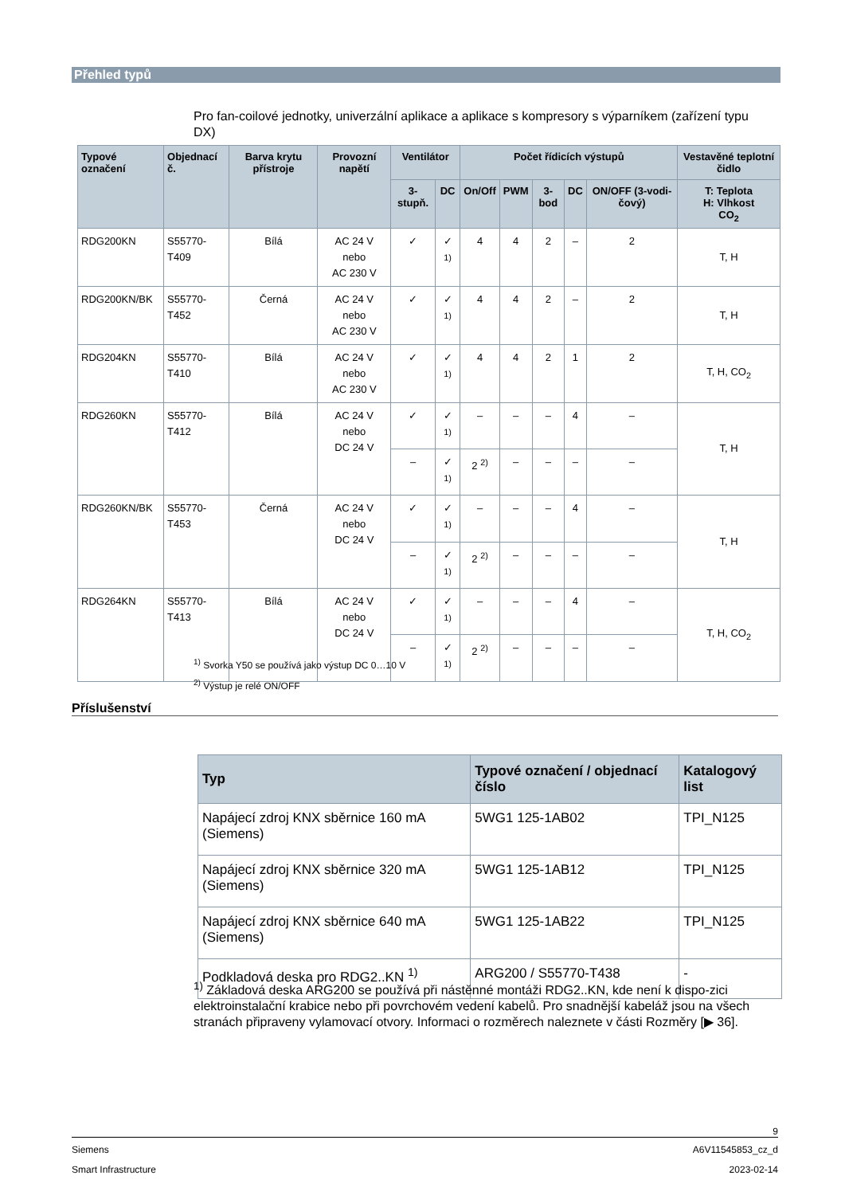Přehled typů
Pro fan-coilové jednotky, univerzální aplikace a aplikace s kompresory s výparníkem (zařízení typu DX)
| Typové označení | Objednací č. | Barva krytu přístroje | Provozní napětí | Ventilátor | | Počet řídicích výstupů | | | | | Vestavěné teplotní čidlo |
| --- | --- | --- | --- | --- | --- | --- | --- | --- | --- | --- | --- |
| | | | | 3-stupň. | DC | On/Off | PWM | 3-bod | DC | ON/OFF (3-vodi-čový) | T: Teplota H: Vlhkost CO<sub>2</sub> |
| RDG200KN | S55770-T409 | Bílá | AC 24 V nebo AC 230 V | ✓ | ✓ <sup>1)</sup> | 4 | 4 | 2 | – | 2 | T, H |
| RDG200KN/BK | S55770-T452 | Černá | AC 24 V nebo AC 230 V | ✓ | ✓ <sup>1)</sup> | 4 | 4 | 2 | – | 2 | T, H |
| RDG204KN | S55770-T410 | Bílá | AC 24 V nebo AC 230 V | ✓ | ✓ <sup>1)</sup> | 4 | 4 | 2 | 1 | 2 | T, H, CO<sub>2</sub> |
| RDG260KN | S55770-T412 | Bílá | AC 24 V nebo DC 24 V | ✓ | ✓ <sup>1)</sup> | – | – | – | 4 | – | T, H |
| | | | | – | ✓ <sup>1)</sup> | 2 <sup>2)</sup> | – | – | – | – | |
| RDG260KN/BK | S55770-T453 | Černá | AC 24 V nebo DC 24 V | ✓ | ✓ <sup>1)</sup> | – | – | – | 4 | – | T, H |
| | | | | – | ✓ <sup>1)</sup> | 2 <sup>2)</sup> | – | – | – | – | |
| RDG264KN | S55770-T413 | Bílá | AC 24 V nebo DC 24 V | ✓ | ✓ <sup>1)</sup> | – | – | – | 4 | – | T, H, CO<sub>2</sub> |
| | | | | – | ✓ <sup>1)</sup> | 2 <sup>2)</sup> | – | – | – | – | |
<sup>1)</sup> Svorka Y50 se používá jako výstup DC 0…10 V
<sup>2)</sup> Výstup je relé ON/OFF
Příslušenství
| Typ | Typové označení / objednací číslo | Katalogový list |
| --- | --- | --- |
| Napájecí zdroj KNX sběrnice 160 mA (Siemens) | 5WG1 125-1AB02 | TPI_N125 |
| Napájecí zdroj KNX sběrnice 320 mA (Siemens) | 5WG1 125-1AB12 | TPI_N125 |
| Napájecí zdroj KNX sběrnice 640 mA (Siemens) | 5WG1 125-1AB22 | TPI_N125 |
| Podkladová deska pro RDG2..KN <sup>1)</sup> | ARG200 / S55770-T438 | - |
<sup>1)</sup> Základová deska ARG200 se používá při nástěnné montáži RDG2..KN, kde není k dispo-zici elektroinstalační krabice nebo při povrchovém vedení kabelů. Pro snadnější kabeláž jsou na všech stranách připraveny vylamovací otvory. Informaci o rozměrech naleznete v části Rozměry [▶ 36].
9
Siemens A6V11545853_cz_d
Smart Infrastructure 2023-02-14